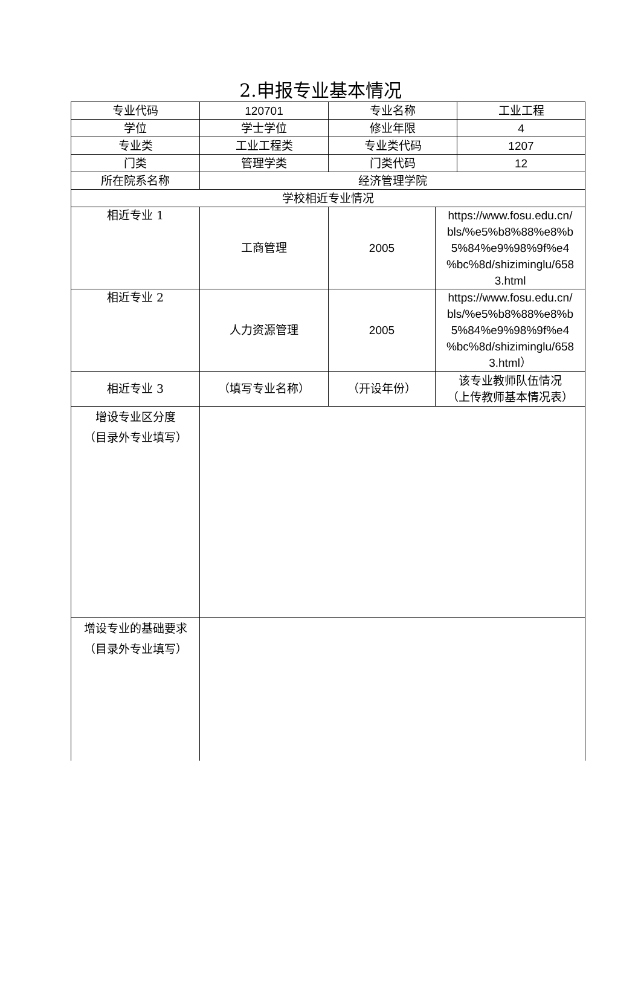2.申报专业基本情况
| 专业代码 | 120701 | 专业名称 | | 工业工程 |
| 学位 | 学士学位 | 修业年限 | | 4 |
| 专业类 | 工业工程类 | 专业类代码 | | 1207 |
| 门类 | 管理学类 | 门类代码 | | 12 |
| 所在院系名称 | 经济管理学院 | | | |
| 学校相近专业情况 | | | | |
| 相近专业 1 | 工商管理 | 2005 | https://www.fosu.edu.cn/ bls/%e5%b8%88%e8%b 5%84%e9%98%9f%e4 %bc%8d/shiziminglu/658 3.html | |
| 相近专业 2 | 人力资源管理 | 2005 | https://www.fosu.edu.cn/ bls/%e5%b8%88%e8%b 5%84%e9%98%9f%e4 %bc%8d/shiziminglu/658 3.html） | |
| 相近专业 3 | （填写专业名称） | （开设年份） | 该专业教师队伍情况 （上传教师基本情况表） | |
| 增设专业区分度 （目录外专业填写） | | | | |
| 增设专业的基础要求 （目录外专业填写） | | | | |